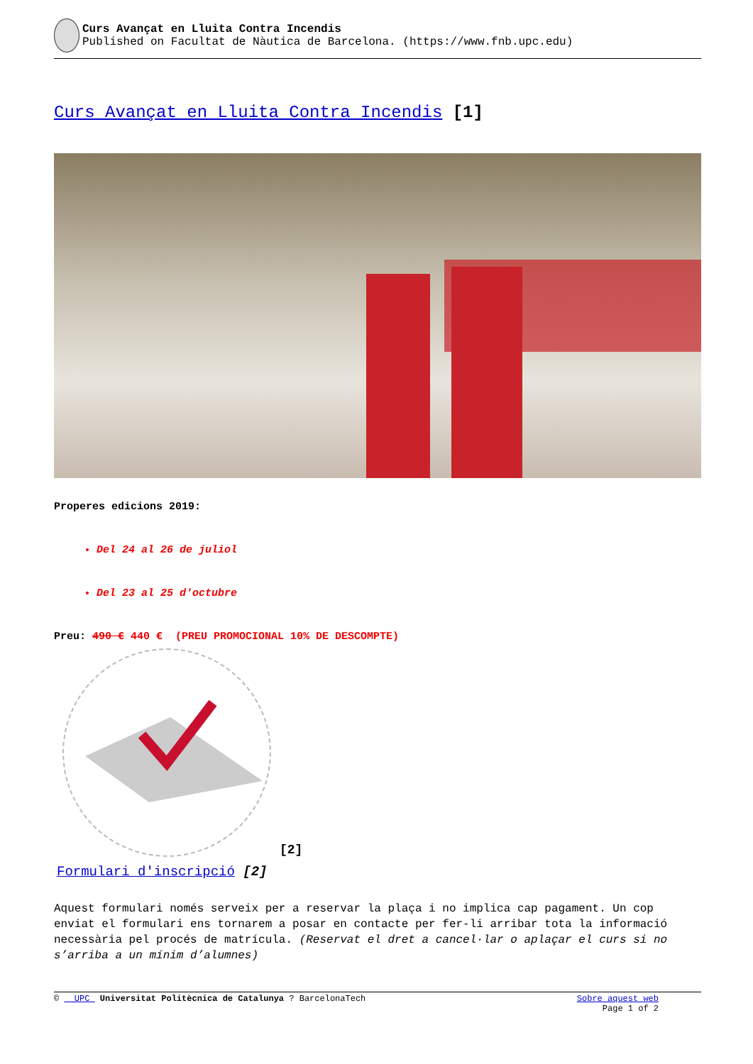Curs Avançat en Lluita Contra Incendis
Published on Facultat de Nàutica de Barcelona. (https://www.fnb.upc.edu)
Curs Avançat en Lluita Contra Incendis [1]
Properes edicions 2019:
Del 24 al 26 de juliol
Del 23 al 25 d'octubre
Preu: 490 € 440 € (PREU PROMOCIONAL 10% DE DESCOMPTE)
[2]
Formulari d'inscripció [2]
Aquest formulari només serveix per a reservar la plaça i no implica cap pagament. Un cop enviat el formulari ens tornarem a posar en contacte per fer-li arribar tota la informació necessària pel procés de matrícula. (Reservat el dret a cancel·lar o aplaçar el curs si no s’arriba a un mínim d’alumnes)
© UPC Universitat Politècnica de Catalunya ? BarcelonaTech
Sobre aquest web
Page 1 of 2